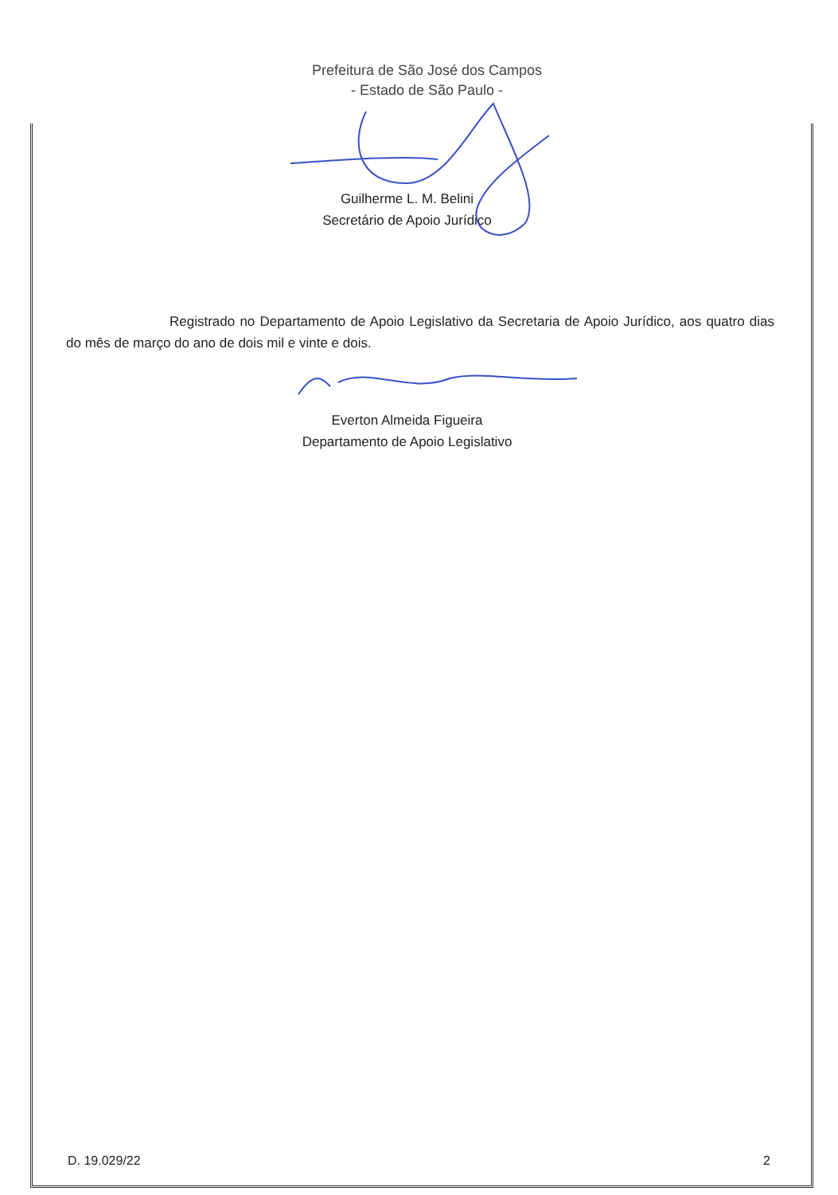Prefeitura de São José dos Campos
- Estado de São Paulo -
Guilherme L. M. Belini
Secretário de Apoio Jurídico
Registrado no Departamento de Apoio Legislativo da Secretaria de Apoio Jurídico, aos quatro dias do mês de março do ano de dois mil e vinte e dois.
Everton Almeida Figueira
Departamento de Apoio Legislativo
D. 19.029/22 2